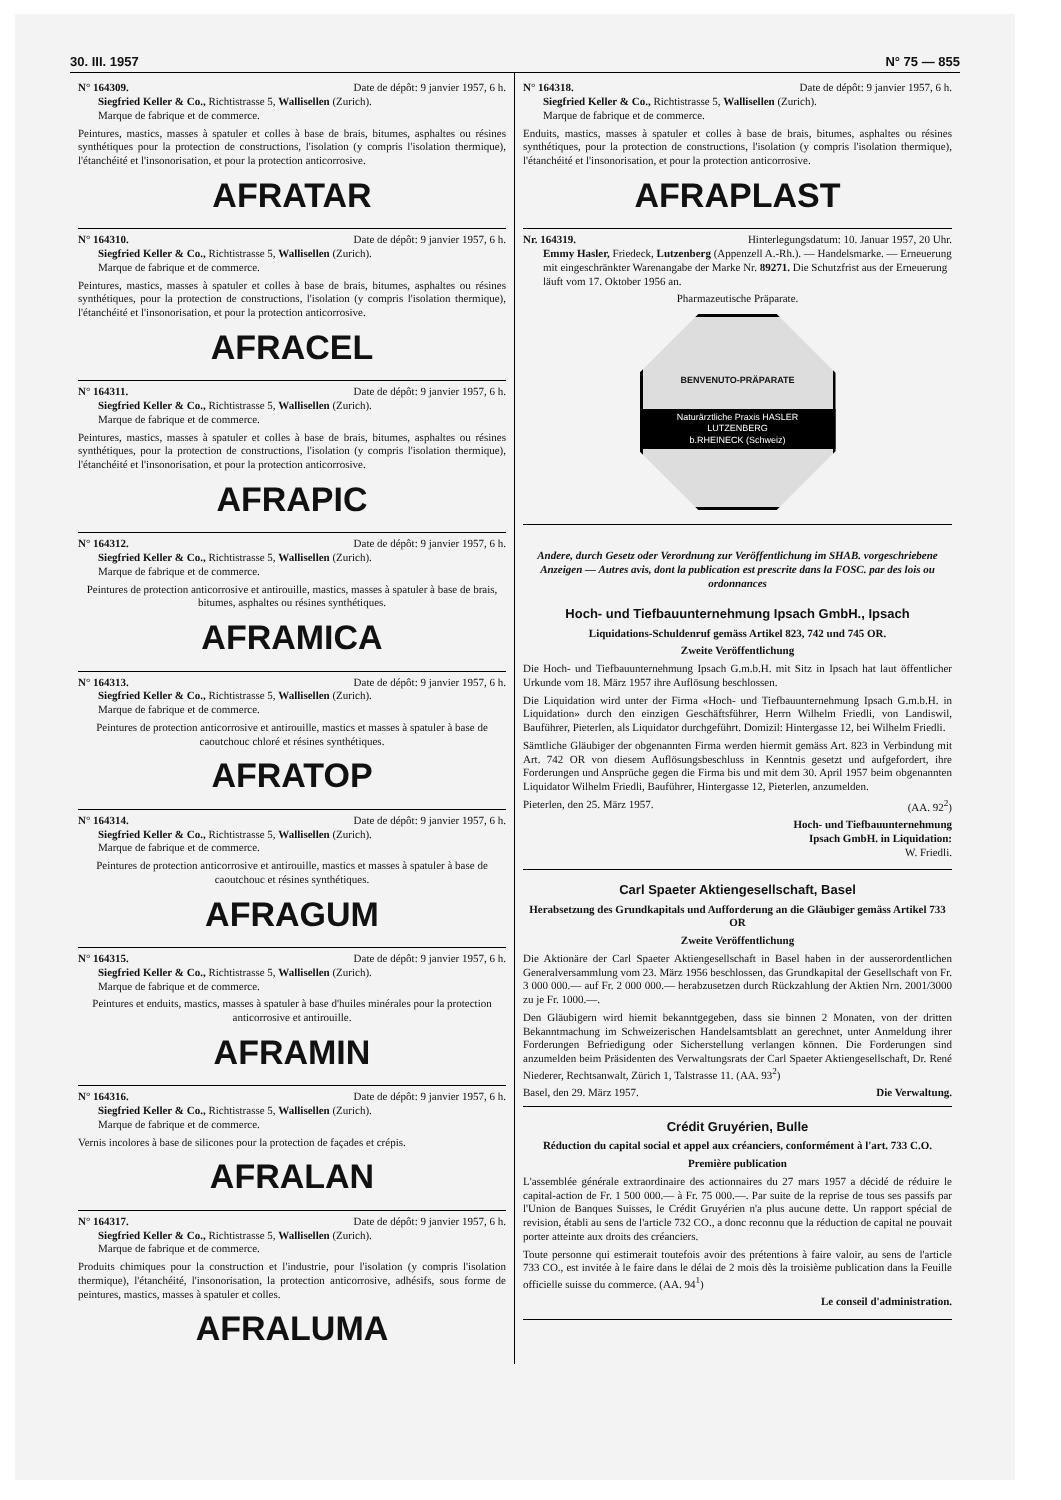30. III. 1957 N° 75 — 855
N° 164309. Date de dépôt: 9 janvier 1957, 6 h.
Siegfried Keller & Co., Richtistrasse 5, Wallisellen (Zurich).
Marque de fabrique et de commerce.
Peintures, mastics, masses à spatuler et colles à base de brais, bitumes, asphaltes ou résines synthétiques pour la protection de constructions, l'isolation (y compris l'isolation thermique), l'étanchéité et l'insonorisation, et pour la protection anticorrosive.
AFRATAR
N° 164310. Date de dépôt: 9 janvier 1957, 6 h.
Siegfried Keller & Co., Richtistrasse 5, Wallisellen (Zurich).
Marque de fabrique et de commerce.
Peintures, mastics, masses à spatuler et colles à base de brais, bitumes, asphaltes ou résines synthétiques, pour la protection de constructions, l'isolation (y compris l'isolation thermique), l'étanchéité et l'insonorisation, et pour la protection anticorrosive.
AFRACEL
N° 164311. Date de dépôt: 9 janvier 1957, 6 h.
Siegfried Keller & Co., Richtistrasse 5, Wallisellen (Zurich).
Marque de fabrique et de commerce.
Peintures, mastics, masses à spatuler et colles à base de brais, bitumes, asphaltes ou résines synthétiques, pour la protection de constructions, l'isolation (y compris l'isolation thermique), l'étanchéité et l'insonorisation, et pour la protection anticorrosive.
AFRAPIC
N° 164312. Date de dépôt: 9 janvier 1957, 6 h.
Siegfried Keller & Co., Richtistrasse 5, Wallisellen (Zurich).
Marque de fabrique et de commerce.
Peintures de protection anticorrosive et antirouille, mastics, masses à spatuler à base de brais, bitumes, asphaltes ou résines synthétiques.
AFRAMICA
N° 164313. Date de dépôt: 9 janvier 1957, 6 h.
Siegfried Keller & Co., Richtistrasse 5, Wallisellen (Zurich).
Marque de fabrique et de commerce.
Peintures de protection anticorrosive et antirouille, mastics et masses à spatuler à base de caoutchouc chloré et résines synthétiques.
AFRATOP
N° 164314. Date de dépôt: 9 janvier 1957, 6 h.
Siegfried Keller & Co., Richtistrasse 5, Wallisellen (Zurich).
Marque de fabrique et de commerce.
Peintures de protection anticorrosive et antirouille, mastics et masses à spatuler à base de caoutchouc et résines synthétiques.
AFRAGUM
N° 164315. Date de dépôt: 9 janvier 1957, 6 h.
Siegfried Keller & Co., Richtistrasse 5, Wallisellen (Zurich).
Marque de fabrique et de commerce.
Peintures et enduits, mastics, masses à spatuler à base d'huiles minérales pour la protection anticorrosive et antirouille.
AFRAMIN
N° 164316. Date de dépôt: 9 janvier 1957, 6 h.
Siegfried Keller & Co., Richtistrasse 5, Wallisellen (Zurich).
Marque de fabrique et de commerce.
Vernis incolores à base de silicones pour la protection de façades et crépis.
AFRALAN
N° 164317. Date de dépôt: 9 janvier 1957, 6 h.
Siegfried Keller & Co., Richtistrasse 5, Wallisellen (Zurich).
Marque de fabrique et de commerce.
Produits chimiques pour la construction et l'industrie, pour l'isolation (y compris l'isolation thermique), l'étanchéité, l'insonorisation, la protection anticorrosive, adhésifs, sous forme de peintures, mastics, masses à spatuler et colles.
AFRALUMA
N° 164318. Date de dépôt: 9 janvier 1957, 6 h.
Siegfried Keller & Co., Richtistrasse 5, Wallisellen (Zurich).
Marque de fabrique et de commerce.
Enduits, mastics, masses à spatuler et colles à base de brais, bitumes, asphaltes ou résines synthétiques, pour la protection de constructions, l'isolation (y compris l'isolation thermique), l'étanchéité et l'insonorisation, et pour la protection anticorrosive.
AFRAPLAST
Nr. 164319. Hinterlegungsdatum: 10. Januar 1957, 20 Uhr.
Emmy Hasler, Friedeck, Lutzenberg (Appenzell A.-Rh.). — Handelsmarke. — Erneuerung mit eingeschränkter Warenangabe der Marke Nr. 89271. Die Schutzfrist aus der Erneuerung läuft vom 17. Oktober 1956 an.
Pharmazeutische Präparate.
BENVENUTO-PRÄPARATE
Naturärztliche Praxis HASLER
LUTZENBERG
b.RHEINECK (Schweiz)
Andere, durch Gesetz oder Verordnung zur Veröffentlichung im SHAB. vorgeschriebene Anzeigen — Autres avis, dont la publication est prescrite dans la FOSC. par des lois ou ordonnances
Hoch- und Tiefbauunternehmung Ipsach GmbH., Ipsach
Liquidations-Schuldenruf gemäss Artikel 823, 742 und 745 OR.
Zweite Veröffentlichung
Die Hoch- und Tiefbauunternehmung Ipsach G.m.b.H. mit Sitz in Ipsach hat laut öffentlicher Urkunde vom 18. März 1957 ihre Auflösung beschlossen.
Die Liquidation wird unter der Firma «Hoch- und Tiefbauunternehmung Ipsach G.m.b.H. in Liquidation» durch den einzigen Geschäftsführer, Herrn Wilhelm Friedli, von Landiswil, Bauführer, Pieterlen, als Liquidator durchgeführt. Domizil: Hintergasse 12, bei Wilhelm Friedli.
Sämtliche Gläubiger der obgenannten Firma werden hiermit gemäss Art. 823 in Verbindung mit Art. 742 OR von diesem Auflösungsbeschluss in Kenntnis gesetzt und aufgefordert, ihre Forderungen und Ansprüche gegen die Firma bis und mit dem 30. April 1957 beim obgenannten Liquidator Wilhelm Friedli, Bauführer, Hintergasse 12, Pieterlen, anzumelden.
Pieterlen, den 25. März 1957. (AA. 92<sup>2</sup>)
Hoch- und Tiefbauunternehmung
Ipsach GmbH. in Liquidation:
W. Friedli.
Carl Spaeter Aktiengesellschaft, Basel
Herabsetzung des Grundkapitals und Aufforderung an die Gläubiger gemäss Artikel 733 OR
Zweite Veröffentlichung
Die Aktionäre der Carl Spaeter Aktiengesellschaft in Basel haben in der ausserordentlichen Generalversammlung vom 23. März 1956 beschlossen, das Grundkapital der Gesellschaft von Fr. 3 000 000.— auf Fr. 2 000 000.— herabzusetzen durch Rückzahlung der Aktien Nrn. 2001/3000 zu je Fr. 1000.—.
Den Gläubigern wird hiemit bekanntgegeben, dass sie binnen 2 Monaten, von der dritten Bekanntmachung im Schweizerischen Handelsamtsblatt an gerechnet, unter Anmeldung ihrer Forderungen Befriedigung oder Sicherstellung verlangen können. Die Forderungen sind anzumelden beim Präsidenten des Verwaltungsrats der Carl Spaeter Aktiengesellschaft, Dr. René Niederer, Rechtsanwalt, Zürich 1, Talstrasse 11. (AA. 93<sup>2</sup>)
Basel, den 29. März 1957. Die Verwaltung.
Crédit Gruyérien, Bulle
Réduction du capital social et appel aux créanciers, conformément à l'art. 733 C.O.
Première publication
L'assemblée générale extraordinaire des actionnaires du 27 mars 1957 a décidé de réduire le capital-action de Fr. 1 500 000.— à Fr. 75 000.—. Par suite de la reprise de tous ses passifs par l'Union de Banques Suisses, le Crédit Gruyérien n'a plus aucune dette. Un rapport spécial de revision, établi au sens de l'article 732 CO., a donc reconnu que la réduction de capital ne pouvait porter atteinte aux droits des créanciers.
Toute personne qui estimerait toutefois avoir des prétentions à faire valoir, au sens de l'article 733 CO., est invitée à le faire dans le délai de 2 mois dès la troisième publication dans la Feuille officielle suisse du commerce. (AA. 94<sup>1</sup>)
Le conseil d'administration.